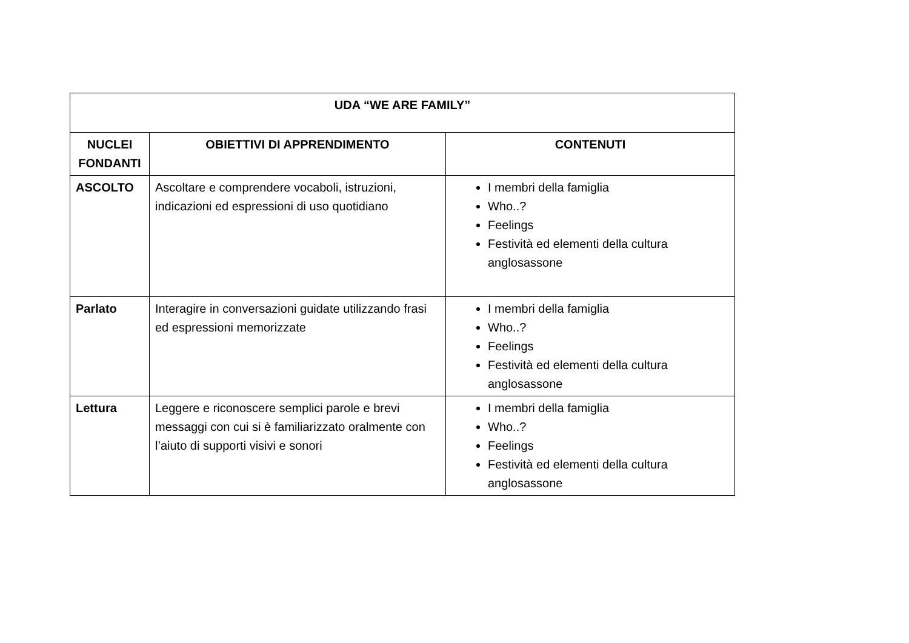| UDA “WE ARE FAMILY” | | |
| --- | --- | --- |
| NUCLEI FONDANTI | OBIETTIVI DI APPRENDIMENTO | CONTENUTI |
| ASCOLTO | Ascoltare e comprendere vocaboli, istruzioni, indicazioni ed espressioni di uso quotidiano | I membri della famiglia Who..? Feelings Festività ed elementi della cultura anglosassone |
| Parlato | Interagire in conversazioni guidate utilizzando frasi ed espressioni memorizzate | I membri della famiglia Who..? Feelings Festività ed elementi della cultura anglosassone |
| Lettura | Leggere e riconoscere semplici parole e brevi messaggi con cui si è familiarizzato oralmente con l’aiuto di supporti visivi e sonori | I membri della famiglia Who..? Feelings Festività ed elementi della cultura anglosassone |